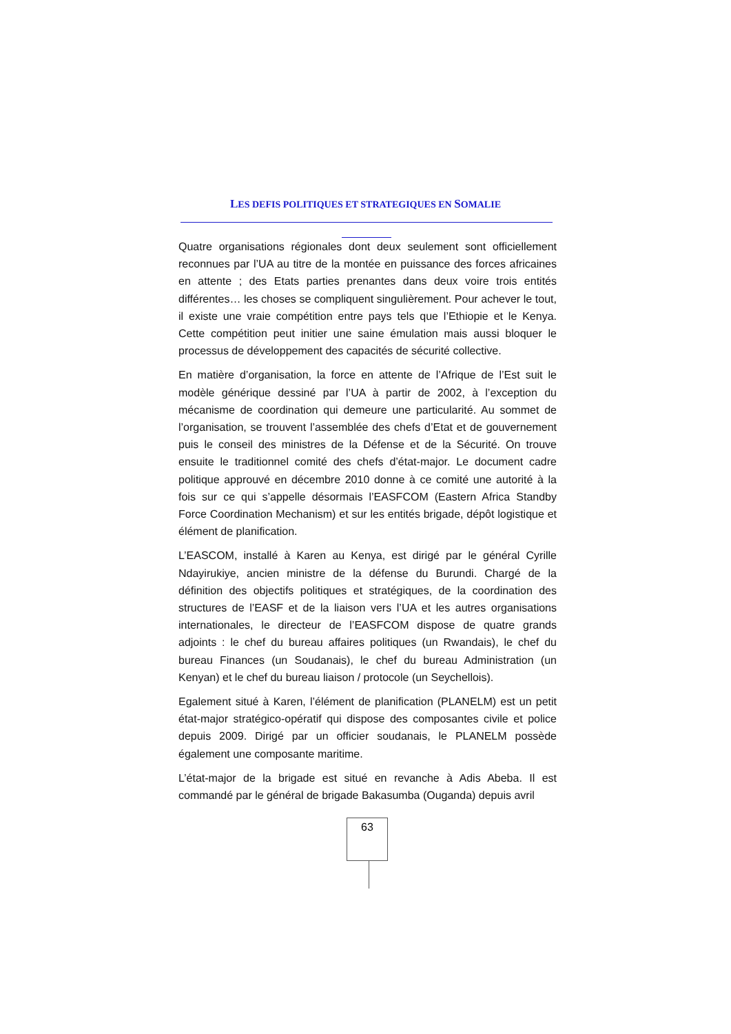LES DEFIS POLITIQUES ET STRATEGIQUES EN SOMALIE
Quatre organisations régionales dont deux seulement sont officiellement reconnues par l’UA au titre de la montée en puissance des forces africaines en attente ; des Etats parties prenantes dans deux voire trois entités différentes… les choses se compliquent singulièrement. Pour achever le tout, il existe une vraie compétition entre pays tels que l’Ethiopie et le Kenya. Cette compétition peut initier une saine émulation mais aussi bloquer le processus de développement des capacités de sécurité collective.
En matière d’organisation, la force en attente de l’Afrique de l’Est suit le modèle générique dessiné par l’UA à partir de 2002, à l’exception du mécanisme de coordination qui demeure une particularité. Au sommet de l’organisation, se trouvent l’assemblée des chefs d’Etat et de gouvernement puis le conseil des ministres de la Défense et de la Sécurité. On trouve ensuite le traditionnel comité des chefs d’état-major. Le document cadre politique approuvé en décembre 2010 donne à ce comité une autorité à la fois sur ce qui s’appelle désormais l’EASFCOM (Eastern Africa Standby Force Coordination Mechanism) et sur les entités brigade, dépôt logistique et élément de planification.
L’EASCOM, installé à Karen au Kenya, est dirigé par le général Cyrille Ndayirukiye, ancien ministre de la défense du Burundi. Chargé de la définition des objectifs politiques et stratégiques, de la coordination des structures de l’EASF et de la liaison vers l’UA et les autres organisations internationales, le directeur de l’EASFCOM dispose de quatre grands adjoints : le chef du bureau affaires politiques (un Rwandais), le chef du bureau Finances (un Soudanais), le chef du bureau Administration (un Kenyan) et le chef du bureau liaison / protocole (un Seychellois).
Egalement situé à Karen, l’élément de planification (PLANELM) est un petit état-major stratégico-opératif qui dispose des composantes civile et police depuis 2009. Dirigé par un officier soudanais, le PLANELM possède également une composante maritime.
L’état-major de la brigade est situé en revanche à Adis Abeba. Il est commandé par le général de brigade Bakasumba (Ouganda) depuis avril
63